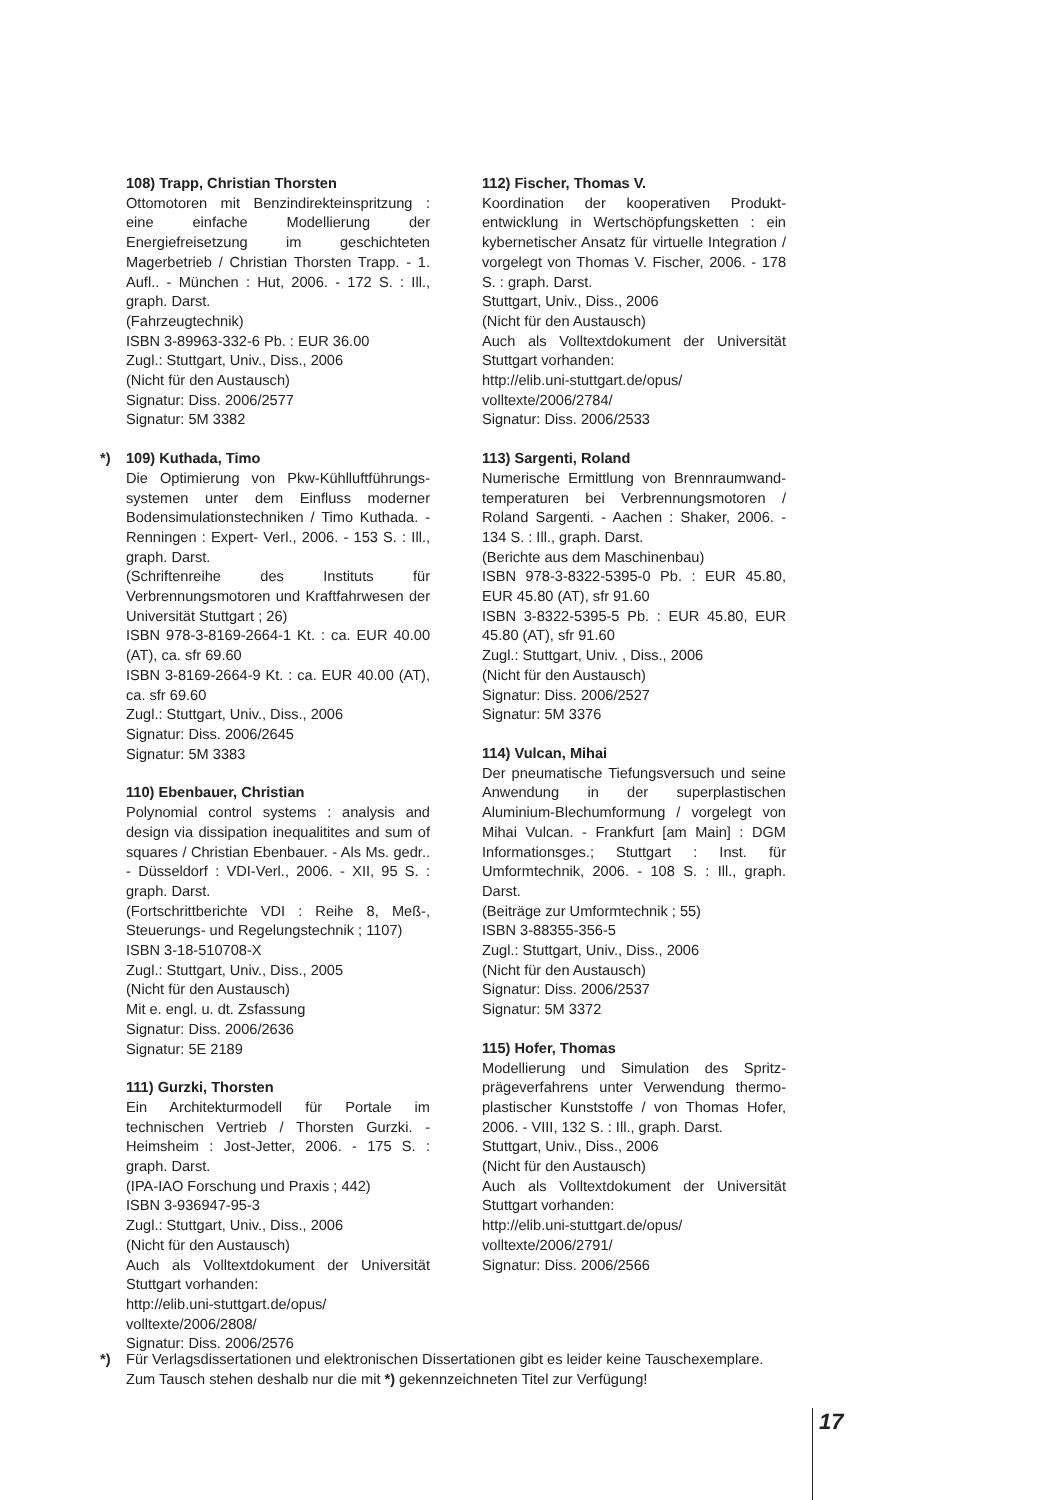108) Trapp, Christian Thorsten
Ottomotoren mit Benzindirekteinspritzung : eine einfache Modellierung der Energiefreisetzung im geschichteten Magerbetrieb / Christian Thorsten Trapp. - 1. Aufl.. - München : Hut, 2006. - 172 S. : Ill., graph. Darst.
(Fahrzeugtechnik)
ISBN 3-89963-332-6 Pb. : EUR 36.00
Zugl.: Stuttgart, Univ., Diss., 2006
(Nicht für den Austausch)
Signatur: Diss. 2006/2577
Signatur: 5M 3382
*) 109) Kuthada, Timo
Die Optimierung von Pkw-Kühlluftführungs-systemen unter dem Einfluss moderner Bodensimulationstechniken / Timo Kuthada. - Renningen : Expert- Verl., 2006. - 153 S. : Ill., graph. Darst.
(Schriftenreihe des Instituts für Verbrennungsmotoren und Kraftfahrwesen der Universität Stuttgart ; 26)
ISBN 978-3-8169-2664-1 Kt. : ca. EUR 40.00 (AT), ca. sfr 69.60
ISBN 3-8169-2664-9 Kt. : ca. EUR 40.00 (AT), ca. sfr 69.60
Zugl.: Stuttgart, Univ., Diss., 2006
Signatur: Diss. 2006/2645
Signatur: 5M 3383
110) Ebenbauer, Christian
Polynomial control systems : analysis and design via dissipation inequalitites and sum of squares / Christian Ebenbauer. - Als Ms. gedr.. - Düsseldorf : VDI-Verl., 2006. - XII, 95 S. : graph. Darst.
(Fortschrittberichte VDI : Reihe 8, Meß-, Steuerungs- und Regelungstechnik ; 1107)
ISBN 3-18-510708-X
Zugl.: Stuttgart, Univ., Diss., 2005
(Nicht für den Austausch)
Mit e. engl. u. dt. Zsfassung
Signatur: Diss. 2006/2636
Signatur: 5E 2189
111) Gurzki, Thorsten
Ein Architekturmodell für Portale im technischen Vertrieb / Thorsten Gurzki. - Heimsheim : Jost-Jetter, 2006. - 175 S. : graph. Darst.
(IPA-IAO Forschung und Praxis ; 442)
ISBN 3-936947-95-3
Zugl.: Stuttgart, Univ., Diss., 2006
(Nicht für den Austausch)
Auch als Volltextdokument der Universität Stuttgart vorhanden:
http://elib.uni-stuttgart.de/opus/
volltexte/2006/2808/
Signatur: Diss. 2006/2576
112) Fischer, Thomas V.
Koordination der kooperativen Produkt-entwicklung in Wertschöpfungsketten : ein kybernetischer Ansatz für virtuelle Integration / vorgelegt von Thomas V. Fischer, 2006. - 178 S. : graph. Darst.
Stuttgart, Univ., Diss., 2006
(Nicht für den Austausch)
Auch als Volltextdokument der Universität Stuttgart vorhanden:
http://elib.uni-stuttgart.de/opus/
volltexte/2006/2784/
Signatur: Diss. 2006/2533
113) Sargenti, Roland
Numerische Ermittlung von Brennraumwand-temperaturen bei Verbrennungsmotoren / Roland Sargenti. - Aachen : Shaker, 2006. - 134 S. : Ill., graph. Darst.
(Berichte aus dem Maschinenbau)
ISBN 978-3-8322-5395-0 Pb. : EUR 45.80, EUR 45.80 (AT), sfr 91.60
ISBN 3-8322-5395-5 Pb. : EUR 45.80, EUR 45.80 (AT), sfr 91.60
Zugl.: Stuttgart, Univ. , Diss., 2006
(Nicht für den Austausch)
Signatur: Diss. 2006/2527
Signatur: 5M 3376
114) Vulcan, Mihai
Der pneumatische Tiefungsversuch und seine Anwendung in der superplastischen Aluminium-Blechumformung / vorgelegt von Mihai Vulcan. - Frankfurt [am Main] : DGM Informationsges.; Stuttgart : Inst. für Umformtechnik, 2006. - 108 S. : Ill., graph. Darst.
(Beiträge zur Umformtechnik ; 55)
ISBN 3-88355-356-5
Zugl.: Stuttgart, Univ., Diss., 2006
(Nicht für den Austausch)
Signatur: Diss. 2006/2537
Signatur: 5M 3372
115) Hofer, Thomas
Modellierung und Simulation des Spritz-prägeverfahrens unter Verwendung thermo-plastischer Kunststoffe / von Thomas Hofer, 2006. - VIII, 132 S. : Ill., graph. Darst.
Stuttgart, Univ., Diss., 2006
(Nicht für den Austausch)
Auch als Volltextdokument der Universität Stuttgart vorhanden:
http://elib.uni-stuttgart.de/opus/
volltexte/2006/2791/
Signatur: Diss. 2006/2566
*)
Für Verlagsdissertationen und elektronischen Dissertationen gibt es leider keine Tauschexemplare.
Zum Tausch stehen deshalb nur die mit *) gekennzeichneten Titel zur Verfügung!
17